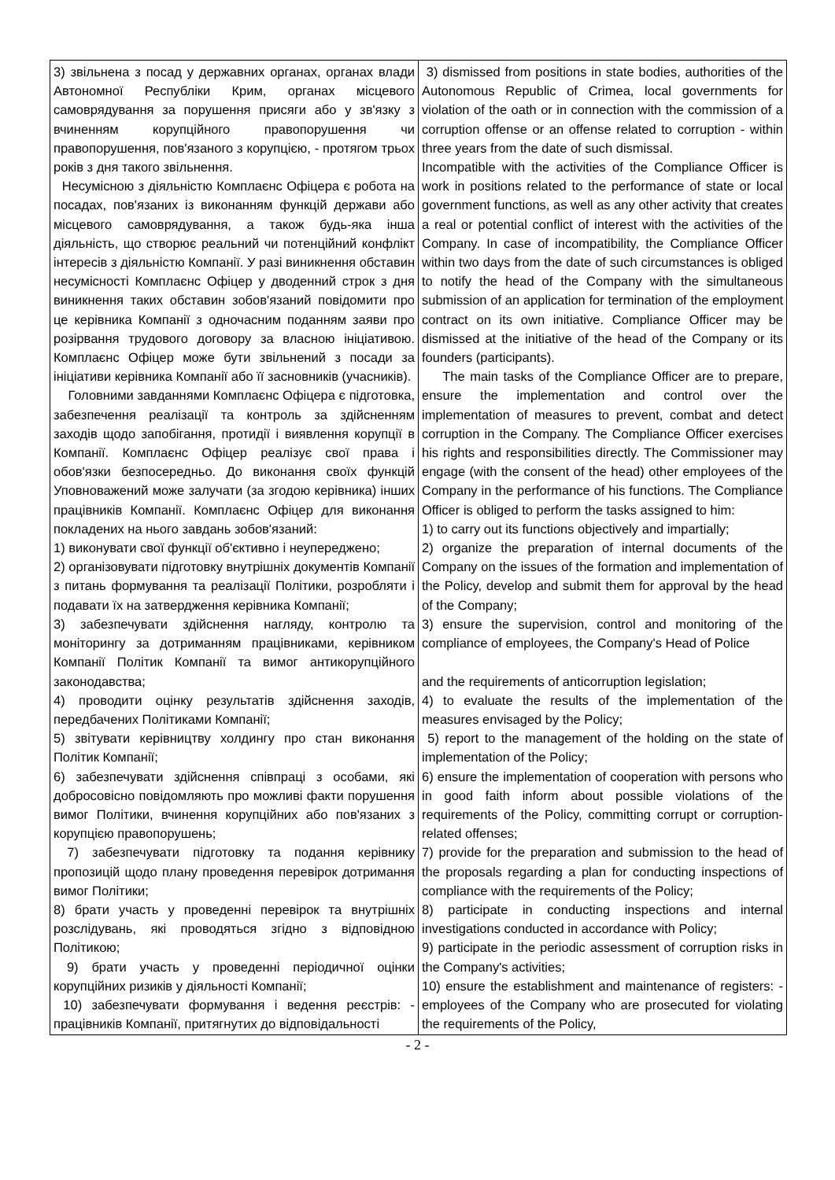| 3) звільнена з посад у державних органах, органах влади Автономної Республіки Крим, органах місцевого самоврядування за порушення присяги або у зв'язку з вчиненням корупційного правопорушення чи правопорушення, пов'язаного з корупцією, - протягом трьох років з дня такого звільнення. Несумісною з діяльністю Комплаєнс Офіцера є робота на посадах, пов'язаних із виконанням функцій держави або місцевого самоврядування, а також будь-яка інша діяльність, що створює реальний чи потенційний конфлікт інтересів з діяльністю Компанії. У разі виникнення обставин несумісності Комплаєнс Офіцер у дводенний строк з дня виникнення таких обставин зобов'язаний повідомити про це керівника Компанії з одночасним поданням заяви про розірвання трудового договору за власною ініціативою. Комплаєнс Офіцер може бути звільнений з посади за ініціативи керівника Компанії або її засновників (учасників). Головними завданнями Комплаєнс Офіцера є підготовка, забезпечення реалізації та контроль за здійсненням заходів щодо запобігання, протидії і виявлення корупції в Компанії. Комплаєнс Офіцер реалізує свої права і обов'язки безпосередньо. До виконання своїх функцій Уповноважений може залучати (за згодою керівника) інших працівників Компанії. Комплаєнс Офіцер для виконання покладених на нього завдань зобов'язаний: 1) виконувати свої функції об'єктивно і неупереджено; 2) організовувати підготовку внутрішніх документів Компанії з питань формування та реалізації Політики, розробляти і подавати їх на затвердження керівника Компанії; 3) забезпечувати здійснення нагляду, контролю та моніторингу за дотриманням працівниками, керівником Компанії Політик Компанії та вимог антикорупційного законодавства; 4) проводити оцінку результатів здійснення заходів, передбачених Політиками Компанії; 5) звітувати керівництву холдингу про стан виконання Політик Компанії; 6) забезпечувати здійснення співпраці з особами, які добросовісно повідомляють про можливі факти порушення вимог Політики, вчинення корупційних або пов'язаних з корупцією правопорушень; 7) забезпечувати підготовку та подання керівнику пропозицій щодо плану проведення перевірок дотримання вимог Політики; 8) брати участь у проведенні перевірок та внутрішніх розслідувань, які проводяться згідно з відповідною Політикою; 9) брати участь у проведенні періодичної оцінки корупційних ризиків у діяльності Компанії; 10) забезпечувати формування і ведення реєстрів: - працівників Компанії, притягнутих до відповідальності | 3) dismissed from positions in state bodies, authorities of the Autonomous Republic of Crimea, local governments for violation of the oath or in connection with the commission of a corruption offense or an offense related to corruption - within three years from the date of such dismissal. Incompatible with the activities of the Compliance Officer is work in positions related to the performance of state or local government functions, as well as any other activity that creates a real or potential conflict of interest with the activities of the Company. In case of incompatibility, the Compliance Officer within two days from the date of such circumstances is obliged to notify the head of the Company with the simultaneous submission of an application for termination of the employment contract on its own initiative. Compliance Officer may be dismissed at the initiative of the head of the Company or its founders (participants). The main tasks of the Compliance Officer are to prepare, ensure the implementation and control over the implementation of measures to prevent, combat and detect corruption in the Company. The Compliance Officer exercises his rights and responsibilities directly. The Commissioner may engage (with the consent of the head) other employees of the Company in the performance of his functions. The Compliance Officer is obliged to perform the tasks assigned to him: 1) to carry out its functions objectively and impartially; 2) organize the preparation of internal documents of the Company on the issues of the formation and implementation of the Policy, develop and submit them for approval by the head of the Company; 3) ensure the supervision, control and monitoring of the compliance of employees, the Company's Head of Police and the requirements of anticorruption legislation; 4) to evaluate the results of the implementation of the measures envisaged by the Policy; 5) report to the management of the holding on the state of implementation of the Policy; 6) ensure the implementation of cooperation with persons who in good faith inform about possible violations of the requirements of the Policy, committing corrupt or corruption-related offenses; 7) provide for the preparation and submission to the head of the proposals regarding a plan for conducting inspections of compliance with the requirements of the Policy; 8) participate in conducting inspections and internal investigations conducted in accordance with Policy; 9) participate in the periodic assessment of corruption risks in the Company's activities; 10) ensure the establishment and maintenance of registers: - employees of the Company who are prosecuted for violating the requirements of the Policy, |
- 2 -